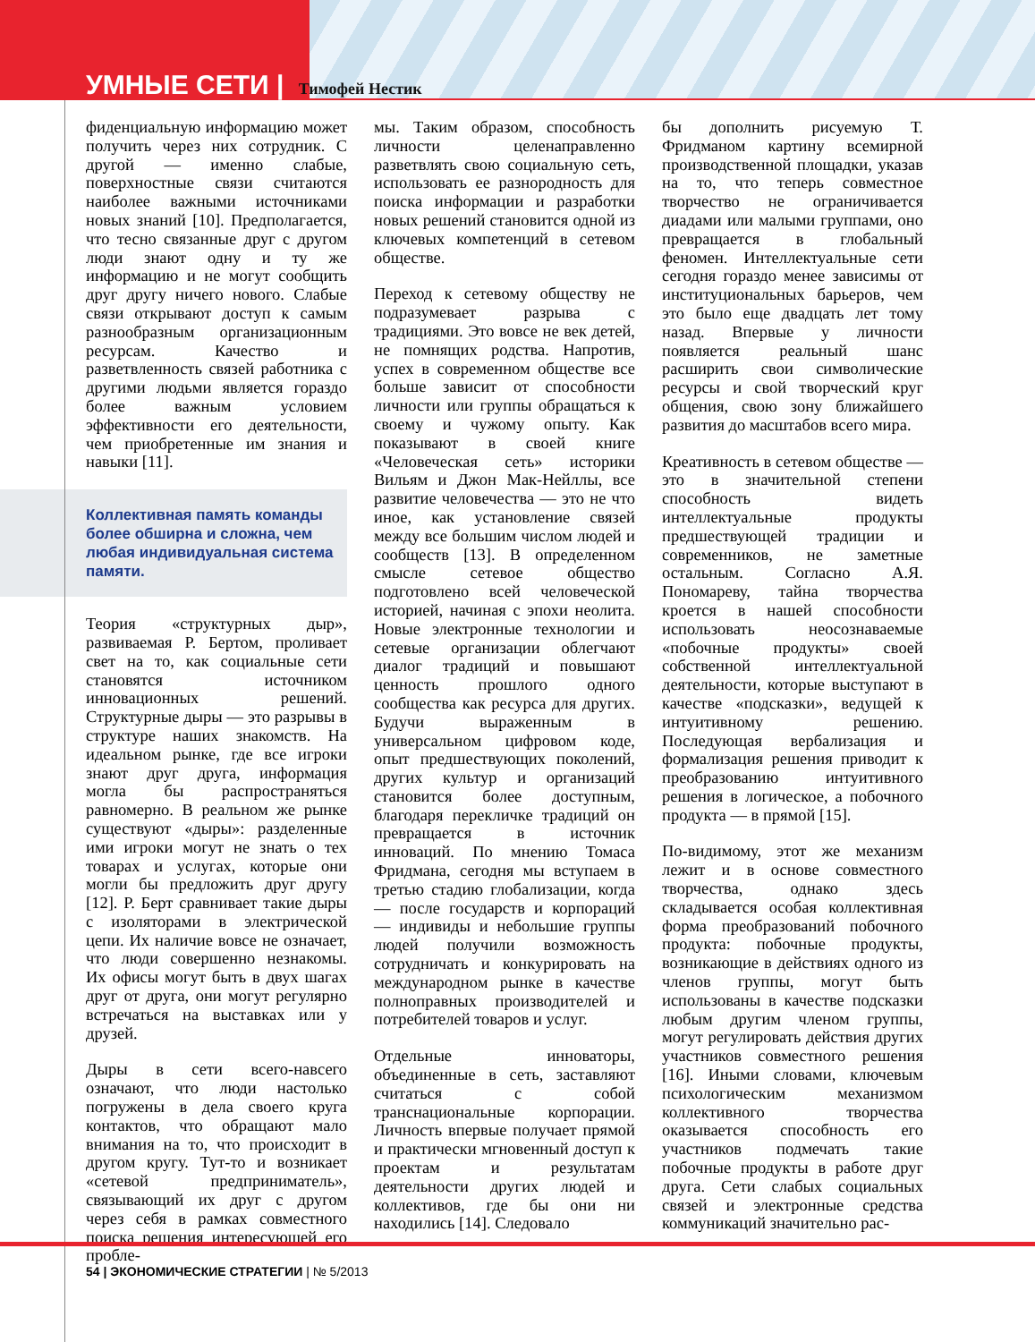УМНЫЕ СЕТИ | Тимофей Нестик
фиденциальную информацию может получить через них сотрудник. С другой — именно слабые, поверхностные связи считаются наиболее важными источниками новых знаний [10]. Предполагается, что тесно связанные друг с другом люди знают одну и ту же информацию и не могут сообщить друг другу ничего нового. Слабые связи открывают доступ к самым разнообразным организационным ресурсам. Качество и разветвленность связей работника с другими людьми является гораздо более важным условием эффективности его деятельности, чем приобретенные им знания и навыки [11].
Коллективная память команды более обширна и сложна, чем любая индивидуальная система памяти.
Теория «структурных дыр», развиваемая Р. Бертом, проливает свет на то, как социальные сети становятся источником инновационных решений. Структурные дыры — это разрывы в структуре наших знакомств. На идеальном рынке, где все игроки знают друг друга, информация могла бы распространяться равномерно. В реальном же рынке существуют «дыры»: разделенные ими игроки могут не знать о тех товарах и услугах, которые они могли бы предложить друг другу [12]. Р. Берт сравнивает такие дыры с изоляторами в электрической цепи. Их наличие вовсе не означает, что люди совершенно незнакомы. Их офисы могут быть в двух шагах друг от друга, они могут регулярно встречаться на выставках или у друзей.
Дыры в сети всего-навсего означают, что люди настолько погружены в дела своего круга контактов, что обращают мало внимания на то, что происходит в другом кругу. Тут-то и возникает «сетевой предприниматель», связывающий их друг с другом через себя в рамках совместного поиска решения интересующей его пробле-
мы. Таким образом, способность личности целенаправленно разветвлять свою социальную сеть, использовать ее разнородность для поиска информации и разработки новых решений становится одной из ключевых компетенций в сетевом обществе.
Переход к сетевому обществу не подразумевает разрыва с традициями. Это вовсе не век детей, не помнящих родства. Напротив, успех в современном обществе все больше зависит от способности личности или группы обращаться к своему и чужому опыту. Как показывают в своей книге «Человеческая сеть» историки Вильям и Джон Мак-Нейллы, все развитие человечества — это не что иное, как установление связей между все большим числом людей и сообществ [13]. В определенном смысле сетевое общество подготовлено всей человеческой историей, начиная с эпохи неолита. Новые электронные технологии и сетевые организации облегчают диалог традиций и повышают ценность прошлого одного сообщества как ресурса для других. Будучи выраженным в универсальном цифровом коде, опыт предшествующих поколений, других культур и организаций становится более доступным, благодаря перекличке традиций он превращается в источник инноваций. По мнению Томаса Фридмана, сегодня мы вступаем в третью стадию глобализации, когда — после государств и корпораций — индивиды и небольшие группы людей получили возможность сотрудничать и конкурировать на международном рынке в качестве полноправных производителей и потребителей товаров и услуг.
Отдельные инноваторы, объединенные в сеть, заставляют считаться с собой транснациональные корпорации. Личность впервые получает прямой и практически мгновенный доступ к проектам и результатам деятельности других людей и коллективов, где бы они ни находились [14]. Следовало
бы дополнить рисуемую Т. Фридманом картину всемирной производственной площадки, указав на то, что теперь совместное творчество не ограничивается диадами или малыми группами, оно превращается в глобальный феномен. Интеллектуальные сети сегодня гораздо менее зависимы от институциональных барьеров, чем это было еще двадцать лет тому назад. Впервые у личности появляется реальный шанс расширить свои символические ресурсы и свой творческий круг общения, свою зону ближайшего развития до масштабов всего мира.
Креативность в сетевом обществе — это в значительной степени способность видеть интеллектуальные продукты предшествующей традиции и современников, не заметные остальным. Согласно А.Я. Пономареву, тайна творчества кроется в нашей способности использовать неосознаваемые «побочные продукты» своей собственной интеллектуальной деятельности, которые выступают в качестве «подсказки», ведущей к интуитивному решению. Последующая вербализация и формализация решения приводит к преобразованию интуитивного решения в логическое, а побочного продукта — в прямой [15].
По-видимому, этот же механизм лежит и в основе совместного творчества, однако здесь складывается особая коллективная форма преобразований побочного продукта: побочные продукты, возникающие в действиях одного из членов группы, могут быть использованы в качестве подсказки любым другим членом группы, могут регулировать действия других участников совместного решения [16]. Иными словами, ключевым психологическим механизмом коллективного творчества оказывается способность его участников подмечать такие побочные продукты в работе друг друга. Сети слабых социальных связей и электронные средства коммуникаций значительно рас-
54 | ЭКОНОМИЧЕСКИЕ СТРАТЕГИИ | № 5/2013